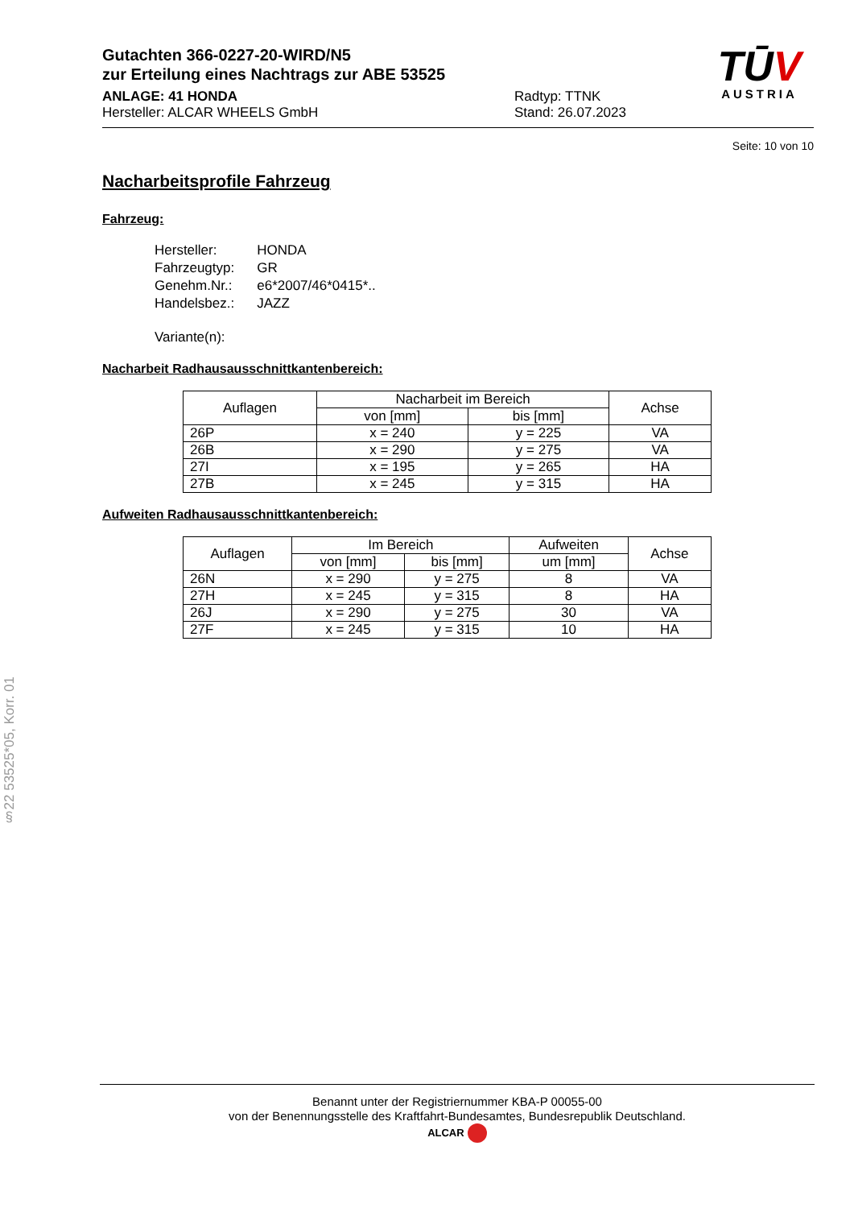Gutachten 366-0227-20-WIRD/N5
zur Erteilung eines Nachtrags zur ABE 53525
ANLAGE: 41 HONDA
Hersteller: ALCAR WHEELS GmbH
Radtyp: TTNK
Stand: 26.07.2023
TŪV
AUSTRIA
Seite: 10 von 10
Nacharbeitsprofile Fahrzeug
Fahrzeug:
| Hersteller: | HONDA |
| Fahrzeugtyp: | GR |
| Genehm.Nr.: | e6*2007/46*0415*.. |
| Handelsbez.: | JAZZ |
| Variante(n): | |
Nacharbeit Radhausausschnittkantenbereich:
| Auflagen | Nacharbeit im Bereich | | Achse |
| --- | --- | --- | --- |
| | von [mm] | bis [mm] | |
| 26P | x = 240 | y = 225 | VA |
| 26B | x = 290 | y = 275 | VA |
| 27I | x = 195 | y = 265 | HA |
| 27B | x = 245 | y = 315 | HA |
Aufweiten Radhausausschnittkantenbereich:
| Auflagen | Im Bereich | | Aufweiten | Achse |
| --- | --- | --- | --- | --- |
| | von [mm] | bis [mm] | um [mm] | |
| 26N | x = 290 | y = 275 | 8 | VA |
| 27H | x = 245 | y = 315 | 8 | HA |
| 26J | x = 290 | y = 275 | 30 | VA |
| 27F | x = 245 | y = 315 | 10 | HA |
§22 53525*05, Korr. 01
Benannt unter der Registriernummer KBA-P 00055-00
von der Benennungsstelle des Kraftfahrt-Bundesamtes, Bundesrepublik Deutschland.
ALCAR